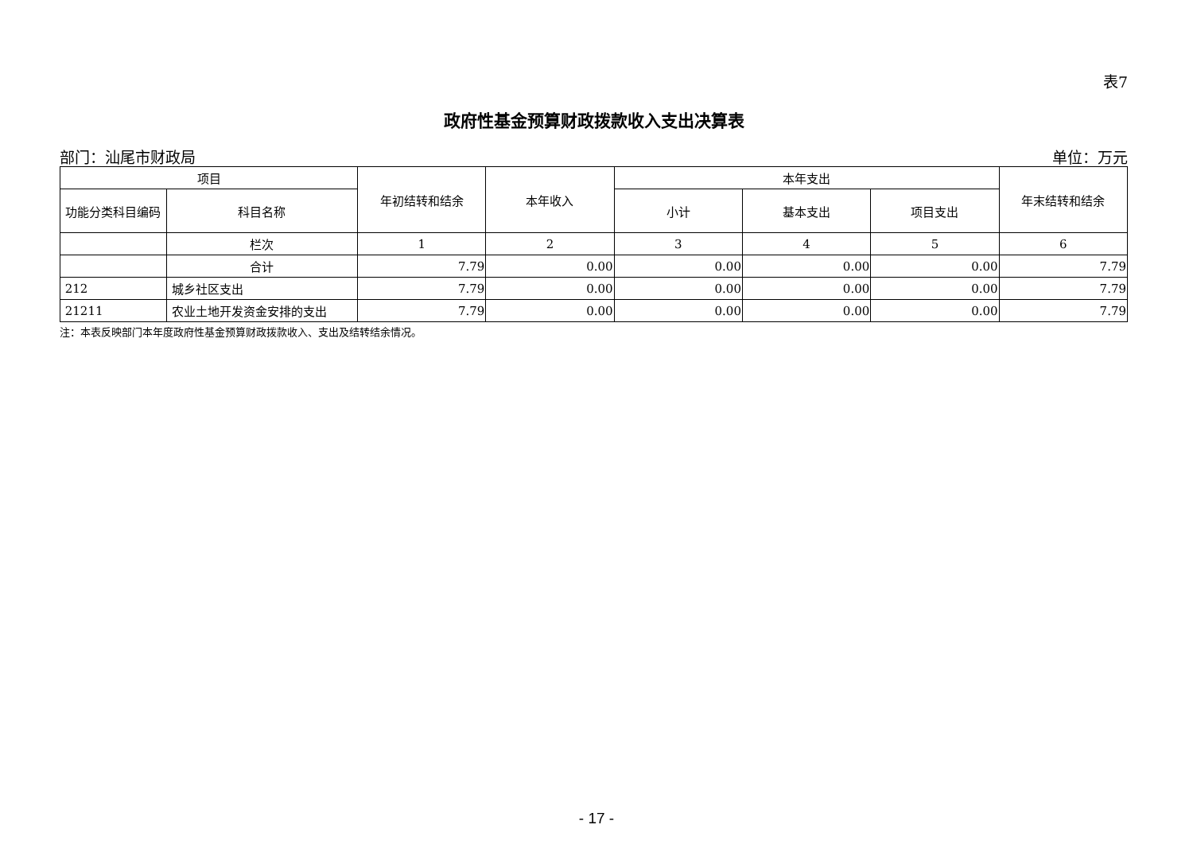表7
政府性基金预算财政拨款收入支出决算表
部门：汕尾市财政局 单位：万元
| 项目 | | 年初结转和结余 | 本年收入 | 本年支出 | | | 年末结转和结余 |
| --- | --- | --- | --- | --- | --- | --- | --- |
| 功能分类科目编码 | 科目名称 | | | 小计 | 基本支出 | 项目支出 | |
| | 栏次 | 1 | 2 | 3 | 4 | 5 | 6 |
| | 合计 | 7.79 | 0.00 | 0.00 | 0.00 | 0.00 | 7.79 |
| 212 | 城乡社区支出 | 7.79 | 0.00 | 0.00 | 0.00 | 0.00 | 7.79 |
| 21211 | 农业土地开发资金安排的支出 | 7.79 | 0.00 | 0.00 | 0.00 | 0.00 | 7.79 |
注：本表反映部门本年度政府性基金预算财政拨款收入、支出及结转结余情况。
- 17 -